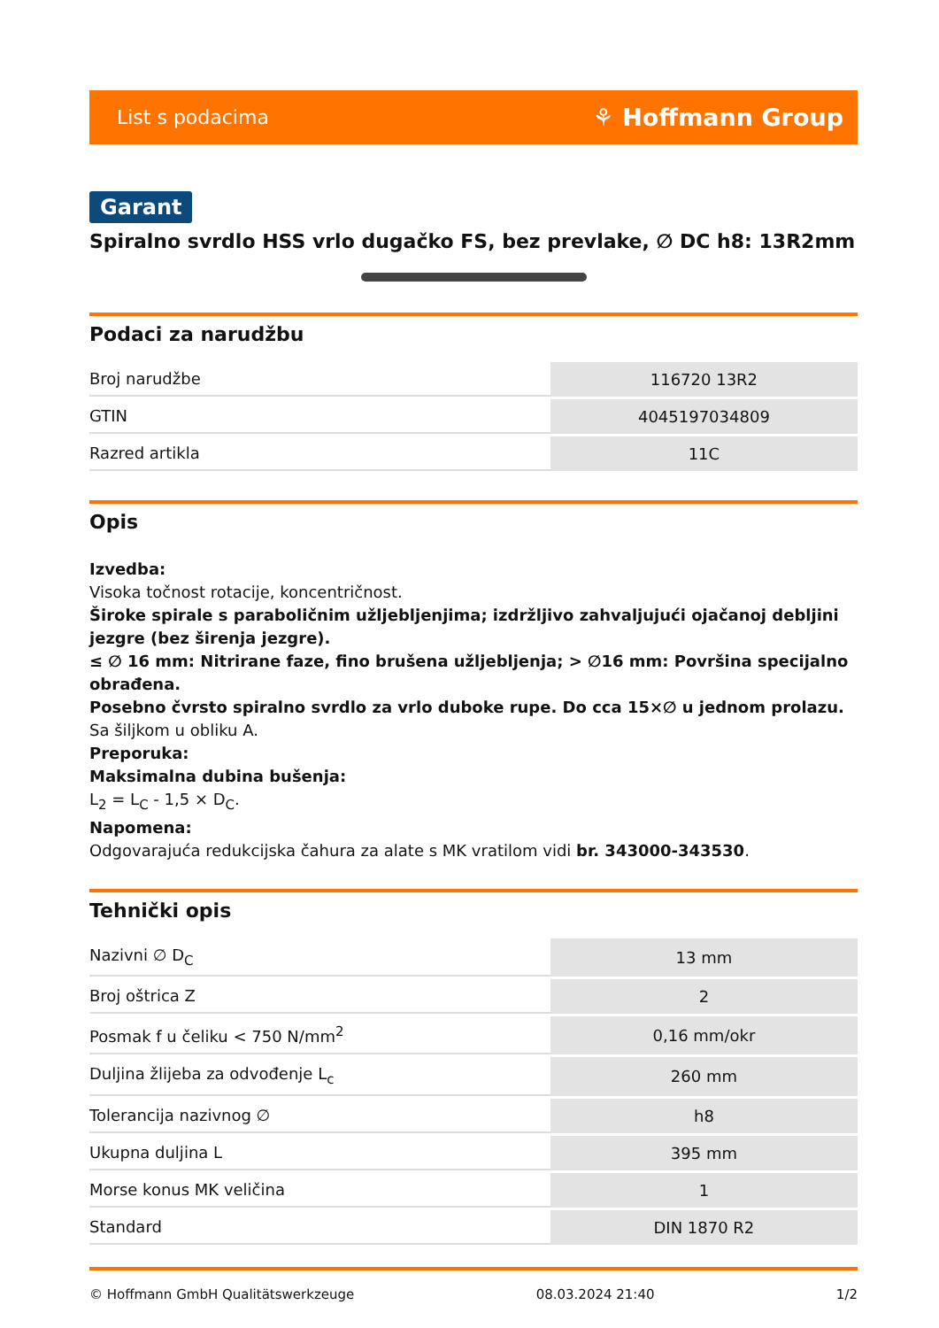List s podacima ⚘ Hoffmann Group
Garant
Spiralno svrdlo HSS vrlo dugačko FS, bez prevlake, ∅ DC h8: 13R2mm
Podaci za narudžbu
| Broj narudžbe | 116720 13R2 |
| GTIN | 4045197034809 |
| Razred artikla | 11C |
Opis
Izvedba:
Visoka točnost rotacije, koncentričnost.
Široke spirale s paraboličnim užljebljenjima; izdržljivo zahvaljujući ojačanoj debljini jezgre (bez širenja jezgre).
≤ ∅ 16 mm: Nitrirane faze, fino brušena užljebljenja; > ∅16 mm: Površina specijalno obrađena.
Posebno čvrsto spiralno svrdlo za vrlo duboke rupe. Do cca 15×∅ u jednom prolazu.
Sa šiljkom u obliku A.
Preporuka:
Maksimalna dubina bušenja:
L<sub>2</sub> = L<sub>C</sub> - 1,5 × D<sub>C</sub>.
Napomena:
Odgovarajuća redukcijska čahura za alate s MK vratilom vidi br. 343000-343530.
Tehnički opis
| Nazivni ∅ D<sub>C</sub> | 13 mm |
| Broj oštrica Z | 2 |
| Posmak f u čeliku < 750 N/mm<sup>2</sup> | 0,16 mm/okr |
| Duljina žlijeba za odvođenje L<sub>c</sub> | 260 mm |
| Tolerancija nazivnog ∅ | h8 |
| Ukupna duljina L | 395 mm |
| Morse konus MK veličina | 1 |
| Standard | DIN 1870 R2 |
© Hoffmann GmbH Qualitätswerkzeuge 08.03.2024 21:40 1/2